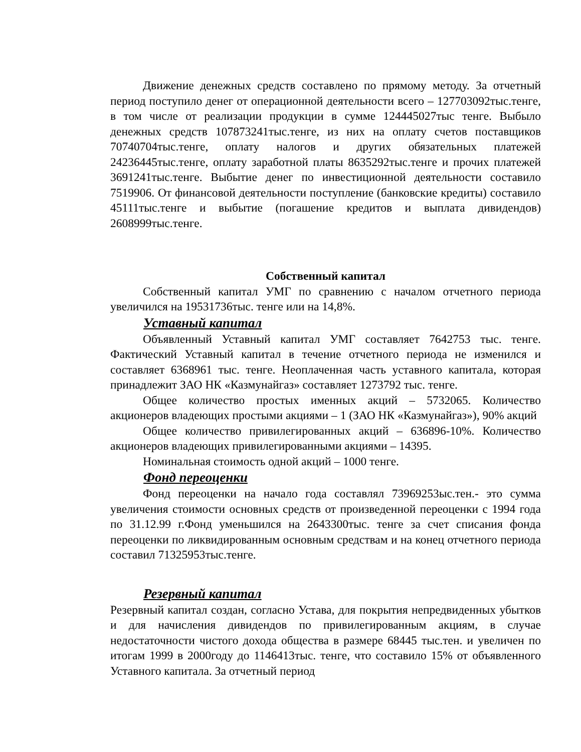Движение денежных средств составлено по прямому методу. За отчетный период поступило денег от операционной деятельности всего – 127703092тыс.тенге, в том числе от реализации продукции в сумме 124445027тыс тенге. Выбыло денежных средств 107873241тыс.тенге, из них на оплату счетов поставщиков 70740704тыс.тенге, оплату налогов и других обязательных платежей 24236445тыс.тенге, оплату заработной платы 8635292тыс.тенге и прочих платежей 3691241тыс.тенге. Выбытие денег по инвестиционной деятельности составило 7519906. От финансовой деятельности поступление (банковские кредиты) составило 45111тыс.тенге и выбытие (погашение кредитов и выплата дивидендов) 2608999тыс.тенге.
Собственный капитал
Собственный капитал УМГ по сравнению с началом отчетного периода увеличился на 19531736тыс. тенге или на 14,8%.
Уставный капитал
Объявленный Уставный капитал УМГ составляет 7642753 тыс. тенге. Фактический Уставный капитал в течение отчетного периода не изменился и составляет 6368961 тыс. тенге. Неоплаченная часть уставного капитала, которая принадлежит ЗАО НК «Казмунайгаз» составляет 1273792 тыс. тенге.
Общее количество простых именных акций – 5732065. Количество акционеров владеющих простыми акциями – 1 (ЗАО НК «Казмунайгаз»), 90% акций
Общее количество привилегированных акций – 636896-10%. Количество акционеров владеющих привилегированными акциями – 14395.
Номинальная стоимость одной акций – 1000 тенге.
Фонд переоценки
Фонд переоценки на начало года составлял 73969253ыс.тен.- это сумма увеличения стоимости основных средств от произведенной переоценки с 1994 года по 31.12.99 г.Фонд уменьшился на 2643300тыс. тенге за счет списания фонда переоценки по ликвидированным основным средствам и на конец отчетного периода составил 71325953тыс.тенге.
Резервный капитал
Резервный капитал создан, согласно Устава, для покрытия непредвиденных убытков и для начисления дивидендов по привилегированным акциям, в случае недостаточности чистого дохода общества в размере 68445 тыс.тен. и увеличен по итогам 1999 в 2000году до 1146413тыс. тенге, что составило 15% от объявленного Уставного капитала. За отчетный период